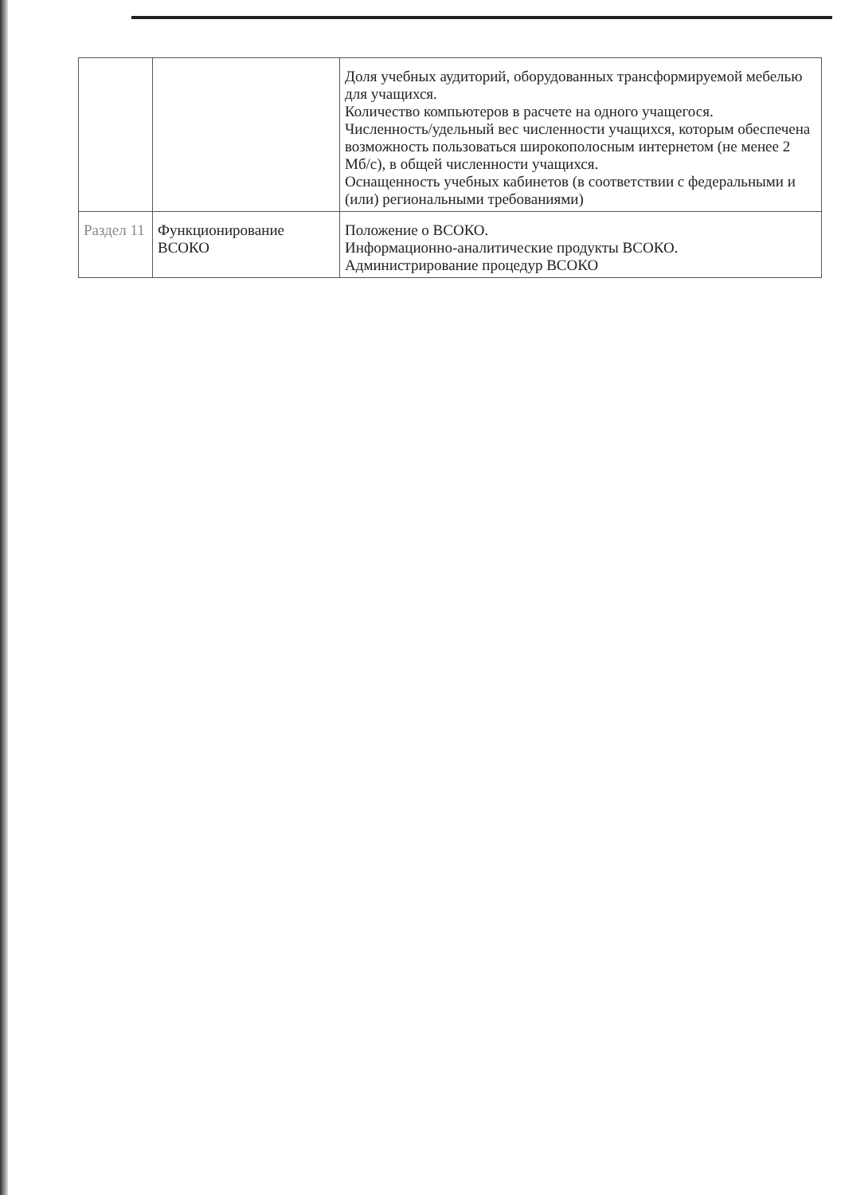| | | Доля учебных аудиторий, оборудованных трансформируемой мебелью для учащихся. Количество компьютеров в расчете на одного учащегося. Численность/удельный вес численности учащихся, которым обеспечена возможность пользоваться широкополосным интернетом (не менее 2 Мб/с), в общей численности учащихся. Оснащенность учебных кабинетов (в соответствии с федеральными и (или) региональными требованиями) |
| Раздел 11 | Функционирование ВСОКО | Положение о ВСОКО. Информационно-аналитические продукты ВСОКО. Администрирование процедур ВСОКО |